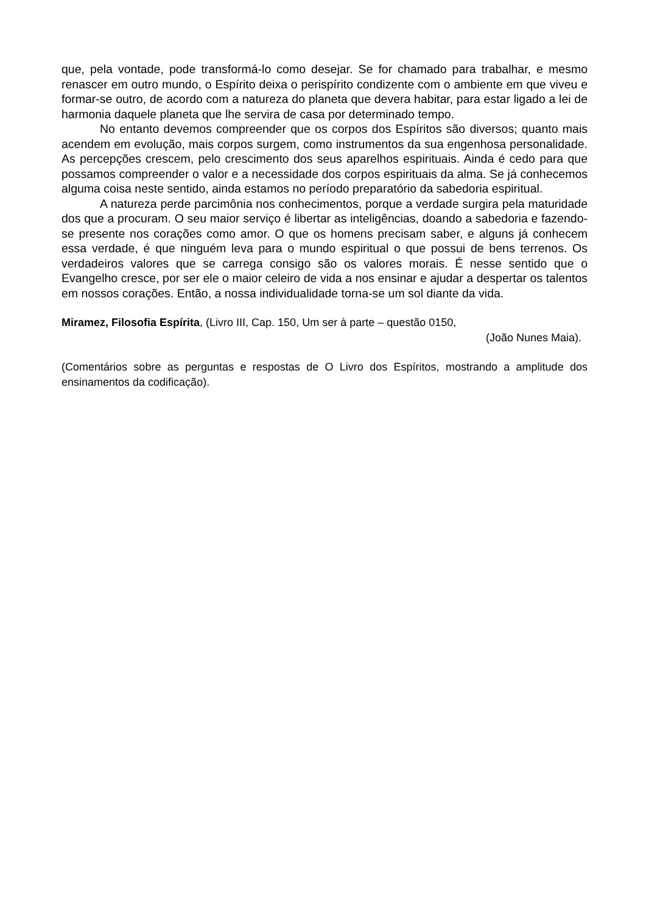que, pela vontade, pode transformá-lo como desejar. Se for chamado para trabalhar, e mesmo renascer em outro mundo, o Espírito deixa o perispírito condizente com o ambiente em que viveu e formar-se outro, de acordo com a natureza do planeta que devera habitar, para estar ligado a lei de harmonia daquele planeta que lhe servira de casa por determinado tempo.
No entanto devemos compreender que os corpos dos Espíritos são diversos; quanto mais acendem em evolução, mais corpos surgem, como instrumentos da sua engenhosa personalidade. As percepções crescem, pelo crescimento dos seus aparelhos espirituais. Ainda é cedo para que possamos compreender o valor e a necessidade dos corpos espirituais da alma. Se já conhecemos alguma coisa neste sentido, ainda estamos no período preparatório da sabedoria espiritual.
A natureza perde parcimônia nos conhecimentos, porque a verdade surgira pela maturidade dos que a procuram. O seu maior serviço é libertar as inteligências, doando a sabedoria e fazendo-se presente nos corações como amor. O que os homens precisam saber, e alguns já conhecem essa verdade, é que ninguém leva para o mundo espiritual o que possui de bens terrenos. Os verdadeiros valores que se carrega consigo são os valores morais. É nesse sentido que o Evangelho cresce, por ser ele o maior celeiro de vida a nos ensinar e ajudar a despertar os talentos em nossos corações. Então, a nossa individualidade torna-se um sol diante da vida.
Miramez, Filosofia Espírita, (Livro III, Cap. 150, Um ser à parte – questão 0150,
(João Nunes Maia).
(Comentários sobre as perguntas e respostas de O Livro dos Espíritos, mostrando a amplitude dos ensinamentos da codificação).